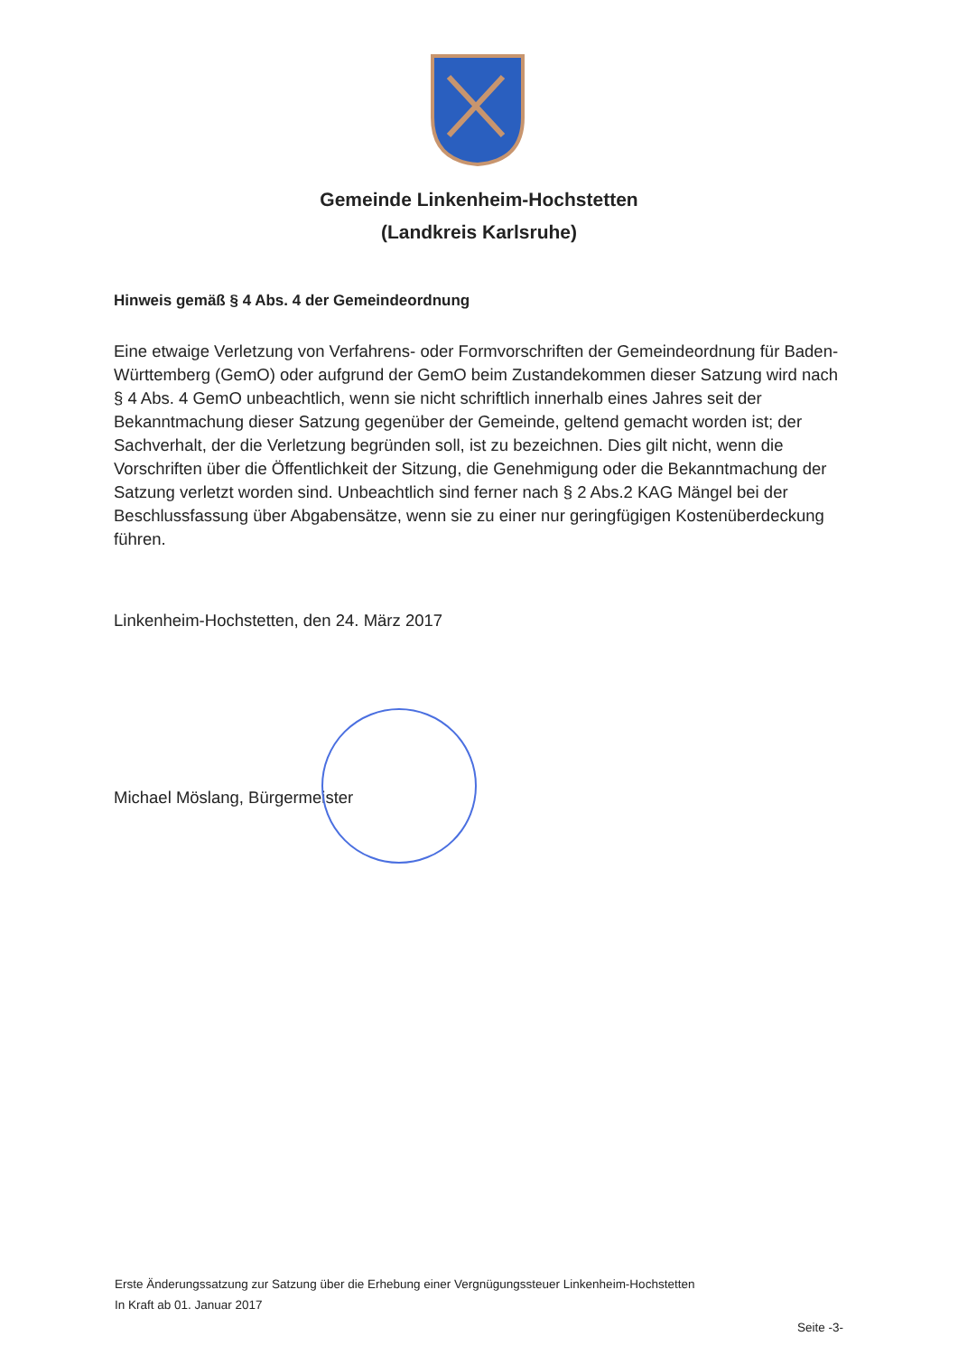Gemeinde Linkenheim-Hochstetten
(Landkreis Karlsruhe)
Hinweis gemäß § 4 Abs. 4 der Gemeindeordnung
Eine etwaige Verletzung von Verfahrens- oder Formvorschriften der Gemeindeordnung für Baden-Württemberg (GemO) oder aufgrund der GemO beim Zustandekommen dieser Satzung wird nach § 4 Abs. 4 GemO unbeachtlich, wenn sie nicht schriftlich innerhalb eines Jahres seit der Bekanntmachung dieser Satzung gegenüber der Gemeinde, geltend gemacht worden ist; der Sachverhalt, der die Verletzung begründen soll, ist zu bezeichnen. Dies gilt nicht, wenn die Vorschriften über die Öffentlichkeit der Sitzung, die Genehmigung oder die Bekanntmachung der Satzung verletzt worden sind. Unbeachtlich sind ferner nach § 2 Abs.2 KAG Mängel bei der Beschlussfassung über Abgabensätze, wenn sie zu einer nur geringfügigen Kostenüberdeckung führen.
Linkenheim-Hochstetten, den 24. März 2017
Michael Möslang, Bürgermeister
Erste Änderungssatzung zur Satzung über die Erhebung einer Vergnügungssteuer Linkenheim-Hochstetten
In Kraft ab 01. Januar 2017
Seite -3-